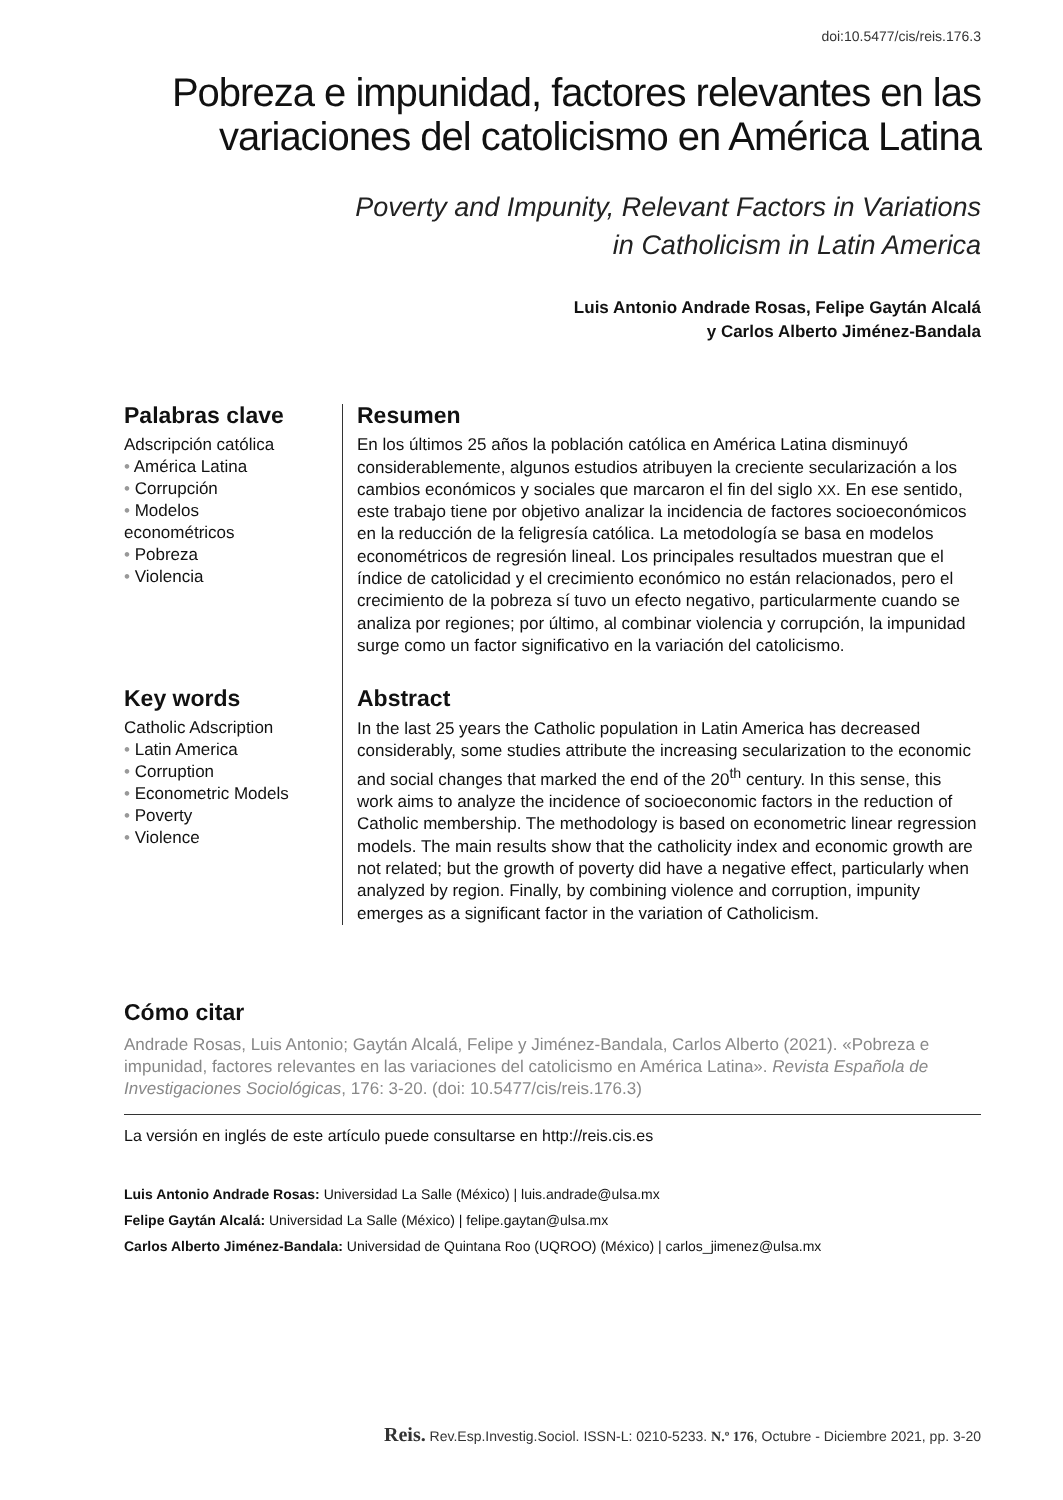doi:10.5477/cis/reis.176.3
Pobreza e impunidad, factores relevantes en las
variaciones del catolicismo en América Latina
Poverty and Impunity, Relevant Factors in Variations
in Catholicism in Latin America
Luis Antonio Andrade Rosas, Felipe Gaytán Alcalá
y Carlos Alberto Jiménez-Bandala
Palabras clave
Adscripción católica
• América Latina
• Corrupción
• Modelos
econométricos
• Pobreza
• Violencia
Resumen
En los últimos 25 años la población católica en América Latina disminuyó considerablemente, algunos estudios atribuyen la creciente secularización a los cambios económicos y sociales que marcaron el fin del siglo XX. En ese sentido, este trabajo tiene por objetivo analizar la incidencia de factores socioeconómicos en la reducción de la feligresía católica. La metodología se basa en modelos econométricos de regresión lineal. Los principales resultados muestran que el índice de catolicidad y el crecimiento económico no están relacionados, pero el crecimiento de la pobreza sí tuvo un efecto negativo, particularmente cuando se analiza por regiones; por último, al combinar violencia y corrupción, la impunidad surge como un factor significativo en la variación del catolicismo.
Key words
Catholic Adscription
• Latin America
• Corruption
• Econometric Models
• Poverty
• Violence
Abstract
In the last 25 years the Catholic population in Latin America has decreased considerably, some studies attribute the increasing secularization to the economic and social changes that marked the end of the 20<sup>th</sup> century. In this sense, this work aims to analyze the incidence of socioeconomic factors in the reduction of Catholic membership. The methodology is based on econometric linear regression models. The main results show that the catholicity index and economic growth are not related; but the growth of poverty did have a negative effect, particularly when analyzed by region. Finally, by combining violence and corruption, impunity emerges as a significant factor in the variation of Catholicism.
Cómo citar
Andrade Rosas, Luis Antonio; Gaytán Alcalá, Felipe y Jiménez-Bandala, Carlos Alberto (2021). «Pobreza e impunidad, factores relevantes en las variaciones del catolicismo en América Latina». Revista Española de Investigaciones Sociológicas, 176: 3-20. (doi: 10.5477/cis/reis.176.3)
La versión en inglés de este artículo puede consultarse en http://reis.cis.es
Luis Antonio Andrade Rosas: Universidad La Salle (México) | luis.andrade@ulsa.mx
Felipe Gaytán Alcalá: Universidad La Salle (México) | felipe.gaytan@ulsa.mx
Carlos Alberto Jiménez-Bandala: Universidad de Quintana Roo (UQROO) (México) | carlos_jimenez@ulsa.mx
Reis. Rev.Esp.Investig.Sociol. ISSN-L: 0210-5233. N.º 176, Octubre - Diciembre 2021, pp. 3-20